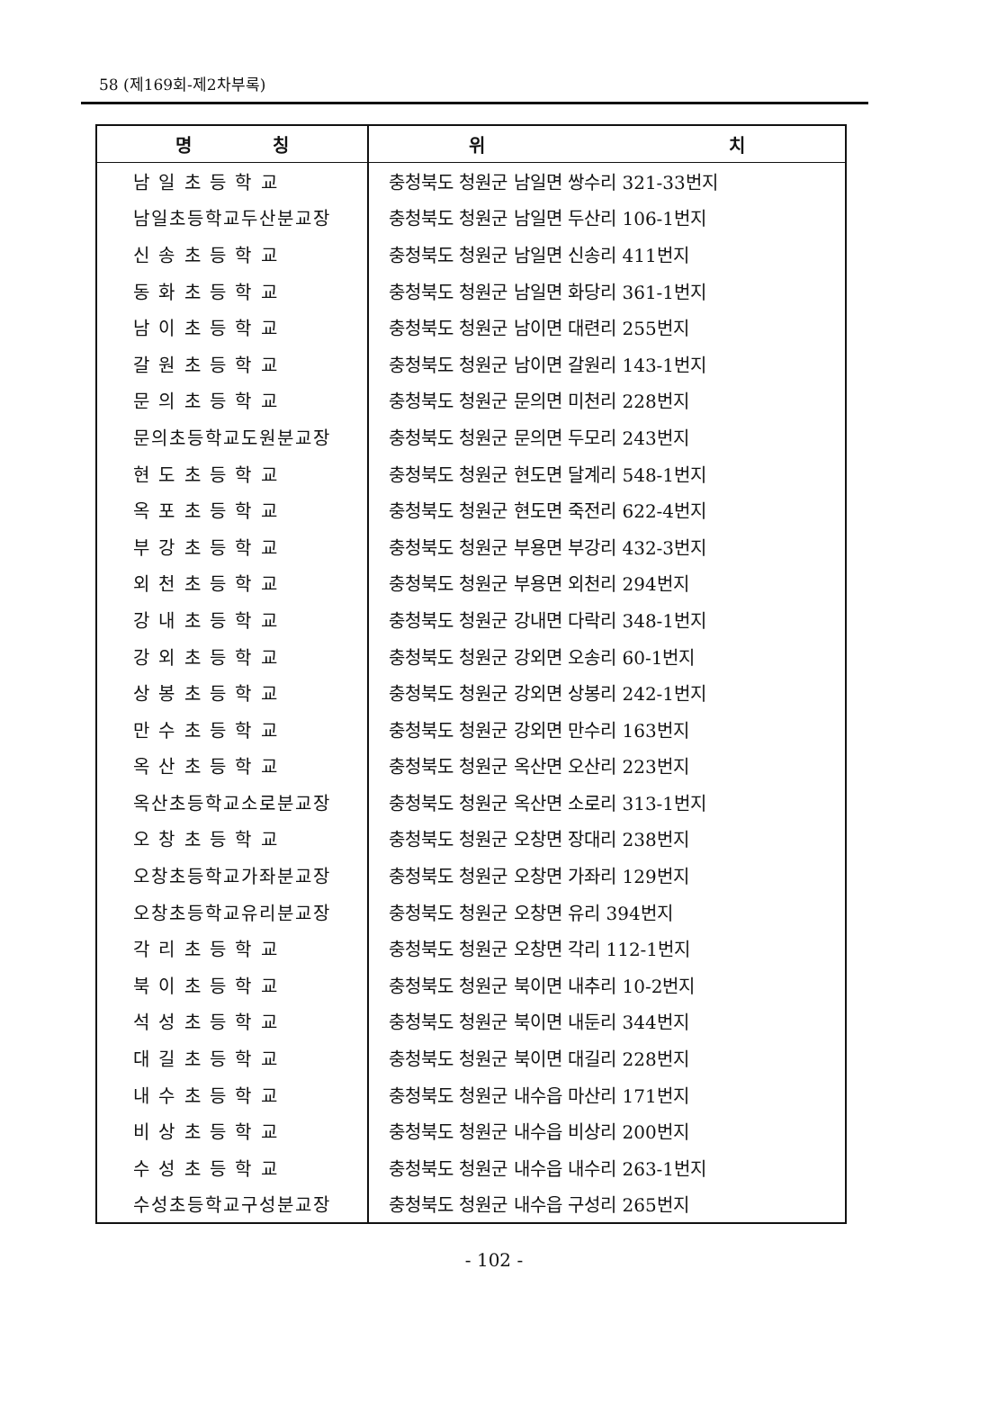58 (제169회-제2차부록)
| 명 칭 | 위 치 |
| --- | --- |
| 남 일 초 등 학 교 | 충청북도 청원군 남일면 쌍수리 321-33번지 |
| 남일초등학교두산분교장 | 충청북도 청원군 남일면 두산리 106-1번지 |
| 신 송 초 등 학 교 | 충청북도 청원군 남일면 신송리 411번지 |
| 동 화 초 등 학 교 | 충청북도 청원군 남일면 화당리 361-1번지 |
| 남 이 초 등 학 교 | 충청북도 청원군 남이면 대련리 255번지 |
| 갈 원 초 등 학 교 | 충청북도 청원군 남이면 갈원리 143-1번지 |
| 문 의 초 등 학 교 | 충청북도 청원군 문의면 미천리 228번지 |
| 문의초등학교도원분교장 | 충청북도 청원군 문의면 두모리 243번지 |
| 현 도 초 등 학 교 | 충청북도 청원군 현도면 달계리 548-1번지 |
| 옥 포 초 등 학 교 | 충청북도 청원군 현도면 죽전리 622-4번지 |
| 부 강 초 등 학 교 | 충청북도 청원군 부용면 부강리 432-3번지 |
| 외 천 초 등 학 교 | 충청북도 청원군 부용면 외천리 294번지 |
| 강 내 초 등 학 교 | 충청북도 청원군 강내면 다락리 348-1번지 |
| 강 외 초 등 학 교 | 충청북도 청원군 강외면 오송리 60-1번지 |
| 상 봉 초 등 학 교 | 충청북도 청원군 강외면 상봉리 242-1번지 |
| 만 수 초 등 학 교 | 충청북도 청원군 강외면 만수리 163번지 |
| 옥 산 초 등 학 교 | 충청북도 청원군 옥산면 오산리 223번지 |
| 옥산초등학교소로분교장 | 충청북도 청원군 옥산면 소로리 313-1번지 |
| 오 창 초 등 학 교 | 충청북도 청원군 오창면 장대리 238번지 |
| 오창초등학교가좌분교장 | 충청북도 청원군 오창면 가좌리 129번지 |
| 오창초등학교유리분교장 | 충청북도 청원군 오창면 유리 394번지 |
| 각 리 초 등 학 교 | 충청북도 청원군 오창면 각리 112-1번지 |
| 북 이 초 등 학 교 | 충청북도 청원군 북이면 내추리 10-2번지 |
| 석 성 초 등 학 교 | 충청북도 청원군 북이면 내둔리 344번지 |
| 대 길 초 등 학 교 | 충청북도 청원군 북이면 대길리 228번지 |
| 내 수 초 등 학 교 | 충청북도 청원군 내수읍 마산리 171번지 |
| 비 상 초 등 학 교 | 충청북도 청원군 내수읍 비상리 200번지 |
| 수 성 초 등 학 교 | 충청북도 청원군 내수읍 내수리 263-1번지 |
| 수성초등학교구성분교장 | 충청북도 청원군 내수읍 구성리 265번지 |
- 102 -